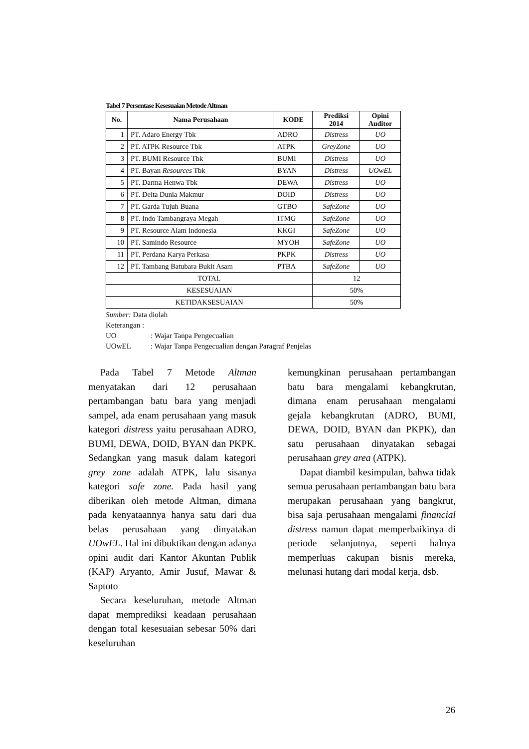Tabel 7 Persentase Kesesuaian Metode Altman
| No. | Nama Perusahaan | KODE | Prediksi 2014 | Opini Auditor |
| --- | --- | --- | --- | --- |
| 1 | PT. Adaro Energy Tbk | ADRO | Distress | UO |
| 2 | PT. ATPK Resource Tbk | ATPK | GreyZone | UO |
| 3 | PT. BUMI Resource Tbk | BUMI | Distress | UO |
| 4 | PT. Bayan Resources Tbk | BYAN | Distress | UOwEL |
| 5 | PT. Darma Henwa Tbk | DEWA | Distress | UO |
| 6 | PT. Delta Dunia Makmur | DOID | Distress | UO |
| 7 | PT. Garda Tujuh Buana | GTBO | SafeZone | UO |
| 8 | PT. Indo Tambangraya Megah | ITMG | SafeZone | UO |
| 9 | PT. Resource Alam Indonesia | KKGI | SafeZone | UO |
| 10 | PT. Samindo Resource | MYOH | SafeZone | UO |
| 11 | PT. Perdana Karya Perkasa | PKPK | Distress | UO |
| 12 | PT. Tambang Batubara Bukit Asam | PTBA | SafeZone | UO |
| TOTAL | | | 12 | |
| KESESUAIAN | | | 50% | |
| KETIDAKSESUAIAN | | | 50% | |
Sumber: Data diolah
Keterangan :
UO: Wajar Tanpa Pengecualian
UOwEL: Wajar Tanpa Pengecualian dengan Paragraf Penjelas
Pada Tabel 7 Metode Altman menyatakan dari 12 perusahaan pertambangan batu bara yang menjadi sampel, ada enam perusahaan yang masuk kategori distress yaitu perusahaan ADRO, BUMI, DEWA, DOID, BYAN dan PKPK. Sedangkan yang masuk dalam kategori grey zone adalah ATPK, lalu sisanya kategori safe zone. Pada hasil yang diberikan oleh metode Altman, dimana pada kenyataannya hanya satu dari dua belas perusahaan yang dinyatakan UOwEL. Hal ini dibuktikan dengan adanya opini audit dari Kantor Akuntan Publik (KAP) Aryanto, Amir Jusuf, Mawar & Saptoto
Secara keseluruhan, metode Altman dapat memprediksi keadaan perusahaan dengan total kesesuaian sebesar 50% dari keseluruhan
kemungkinan perusahaan pertambangan batu bara mengalami kebangkrutan, dimana enam perusahaan mengalami gejala kebangkrutan (ADRO, BUMI, DEWA, DOID, BYAN dan PKPK), dan satu perusahaan dinyatakan sebagai perusahaan grey area (ATPK).
Dapat diambil kesimpulan, bahwa tidak semua perusahaan pertambangan batu bara merupakan perusahaan yang bangkrut, bisa saja perusahaan mengalami financial distress namun dapat memperbaikinya di periode selanjutnya, seperti halnya memperluas cakupan bisnis mereka, melunasi hutang dari modal kerja, dsb.
26